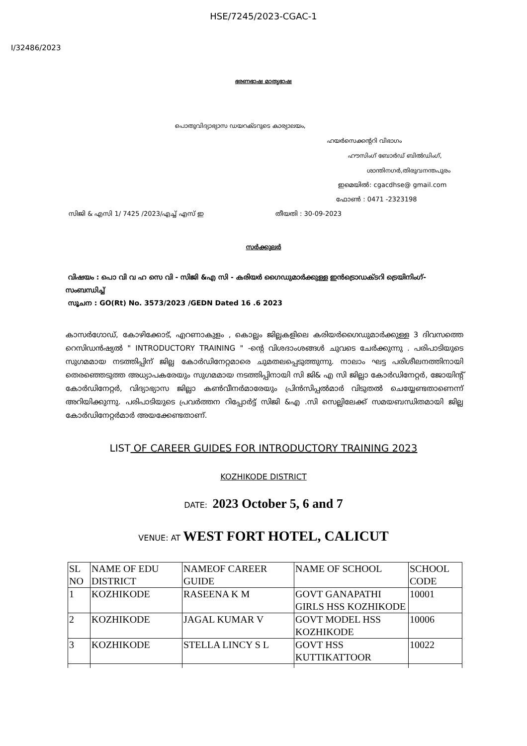HSE/7245/2023-CGAC-1
I/32486/2023
ഭരണഭാഷ മാതൃഭാഷ
പൊതുവിദ്യാഭ്യാസ ഡയറക്ടറുടെ കാര്യാലയം,
ഹയർസെക്കന്ററി വിഭാഗം
ഹൗസിംഗ് ബോർഡ് ബിൽഡിംഗ്,
ശാന്തിനഗർ,തിരുവനന്തപുരം
ഇമെയിൽ: cgacdhse@ gmail.com
ഫോൺ : 0471 -2323198
സിജി & എസി 1/ 7425 /2023/എച്ച് എസ് ഇ തീയതി : 30-09-2023
സർക്കുലർ
വിഷയം : പൊ വി വ ഹ സെ വി - സിജി &എ സി - കരിയർ ഗൈഡുമാർക്കുള്ള ഇൻട്രൊഡക്ടറി ട്രെയിനിംഗ്- സംബന്ധിച്ച്
സൂചന : GO(Rt) No. 3573/2023 /GEDN Dated 16 .6 2023
കാസർഗോഡ്, കോഴിക്കോട്, എറണാകുളം , കൊല്ലം ജില്ലകളിലെ കരിയർഗൈഡുമാർക്കുള്ള 3 ദിവസത്തെ റെസിഡൻഷ്യൽ " INTRODUCTORY TRAINING " -ന്റെ വിശദാംശങ്ങൾ ചുവടെ ചേർക്കുന്നു . പരിപാടിയുടെ സുഗമമായ നടത്തിപ്പിന് ജില്ല കോർഡിനേറ്റമാരെ ചുമതലപ്പെടുത്തുന്നു. നാലാം ഘട്ട പരിശീലനത്തിനായി തെരഞ്ഞെടുത്ത അധ്യാപകരേയും സുഗമമായ നടത്തിപ്പിനായി സി ജി& എ സി ജില്ലാ കോർഡിനേറ്റർ, ജോയിന്റ് കോർഡിനേറ്റർ, വിദ്യാഭ്യാസ ജില്ലാ കൺവീനർമാരേയും പ്രിൻസിപ്പൽമാർ വിടുതൽ ചെയ്യേണ്ടതാണെന്ന് അറിയിക്കുന്നു. പരിപാടിയുടെ പ്രവർത്തന റിപ്പോർട്ട് സിജി &എ .സി സെല്ലിലേക്ക് സമയബന്ധിതമായി ജില്ല കോർഡിനേറ്റർമാർ അയക്കേണ്ടതാണ്.
LIST OF CAREER GUIDES FOR INTRODUCTORY TRAINING 2023
KOZHIKODE DISTRICT
DATE: 2023 October 5, 6 and 7
VENUE: AT WEST FORT HOTEL, CALICUT
| SL NO | NAME OF EDU DISTRICT | NAMEOF CAREER GUIDE | NAME OF SCHOOL | SCHOOL CODE |
| --- | --- | --- | --- | --- |
| 1 | KOZHIKODE | RASEENA K M | GOVT GANAPATHI GIRLS HSS KOZHIKODE | 10001 |
| 2 | KOZHIKODE | JAGAL KUMAR V | GOVT MODEL HSS KOZHIKODE | 10006 |
| 3 | KOZHIKODE | STELLA LINCY S L | GOVT HSS KUTTIKATTOOR | 10022 |